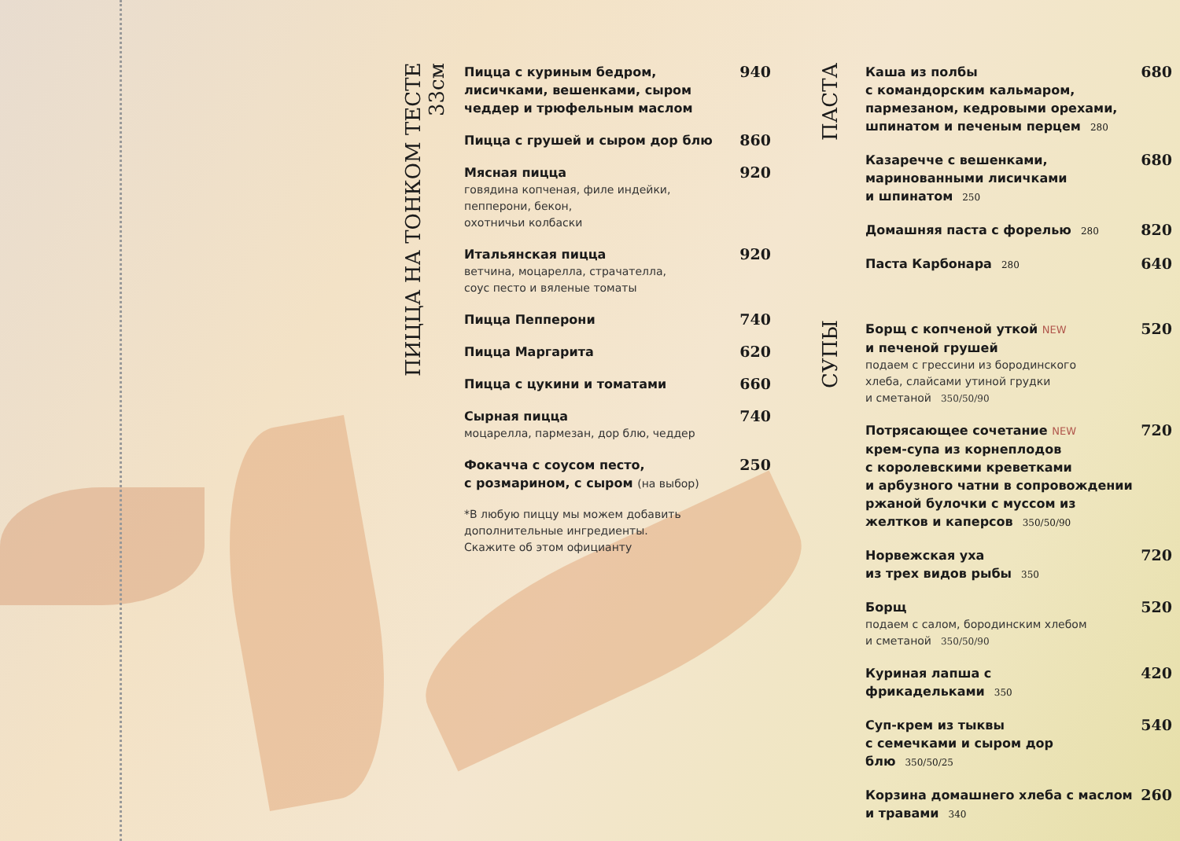ПИЦЦА НА ТОНКОМ ТЕСТЕ 33см
Пицца с куриным бедром, лисичками, вешенками, сыром чеддер и трюфельным маслом
940
Пицца с грушей и сыром дор блю
860
Мясная пицца
говядина копченая, филе индейки,
пепперони, бекон,
охотничьи колбаски
920
Итальянская пицца
ветчина, моцарелла, страчателла,
соус песто и вяленые томаты
920
Пицца Пепперони
740
Пицца Маргарита
620
Пицца с цукини и томатами
660
Сырная пицца
моцарелла, пармезан, дор блю, чеддер
740
Фокачча с соусом песто,
с розмарином, с сыром (на выбор)
250
*В любую пиццу мы можем добавить
дополнительные ингредиенты.
Скажите об этом официанту
ПАСТА
Каша из полбы
с командорским кальмаром,
пармезаном, кедровыми орехами,
шпинатом и печеным перцем 280
680
Казаречче с вешенками,
маринованными лисичками
и шпинатом 250
680
Домашняя паста с форелью 280
820
Паста Карбонара 280
640
СУПЫ
Борщ с копченой уткой NEW
и печеной грушей
подаем с грессини из бородинского
хлеба, слайсами утиной грудки
и сметаной 350/50/90
520
Потрясающее сочетание NEW
крем-супа из корнеплодов
с королевскими креветками
и арбузного чатни в сопровождении
ржаной булочки с муссом из
желтков и каперсов 350/50/90
720
Норвежская уха
из трех видов рыбы 350
720
Борщ
подаем с салом, бородинским хлебом
и сметаной 350/50/90
520
Куриная лапша с фрикадельками 350
420
Суп-крем из тыквы
с семечками и сыром дор блю 350/50/25
540
Корзина домашнего хлеба с маслом
и травами 340
260